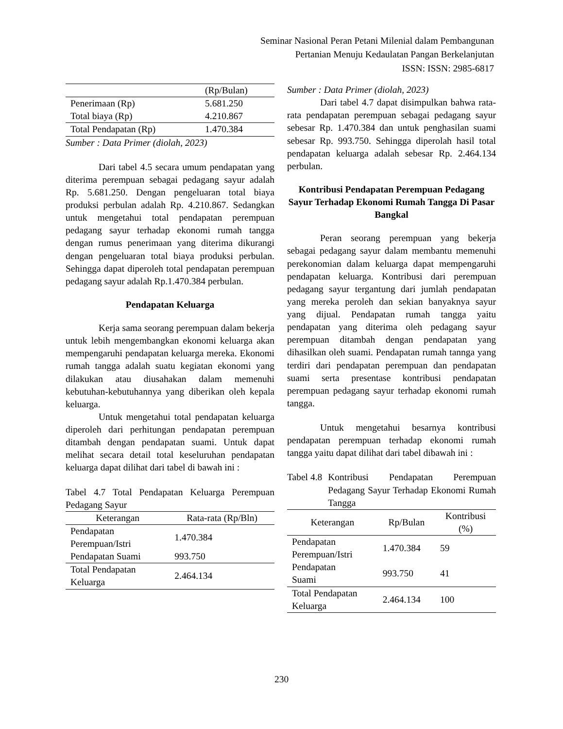Seminar Nasional Peran Petani Milenial dalam Pembangunan
Pertanian Menuju Kedaulatan Pangan Berkelanjutan
ISSN: ISSN: 2985-6817
| | (Rp/Bulan) |
| Penerimaan (Rp) | 5.681.250 |
| Total biaya (Rp) | 4.210.867 |
| Total Pendapatan (Rp) | 1.470.384 |
Sumber : Data Primer (diolah, 2023)
Dari tabel 4.5 secara umum pendapatan yang diterima perempuan sebagai pedagang sayur adalah Rp. 5.681.250. Dengan pengeluaran total biaya produksi perbulan adalah Rp. 4.210.867. Sedangkan untuk mengetahui total pendapatan perempuan pedagang sayur terhadap ekonomi rumah tangga dengan rumus penerimaan yang diterima dikurangi dengan pengeluaran total biaya produksi perbulan. Sehingga dapat diperoleh total pendapatan perempuan pedagang sayur adalah Rp.1.470.384 perbulan.
Pendapatan Keluarga
Kerja sama seorang perempuan dalam bekerja untuk lebih mengembangkan ekonomi keluarga akan mempengaruhi pendapatan keluarga mereka. Ekonomi rumah tangga adalah suatu kegiatan ekonomi yang dilakukan atau diusahakan dalam memenuhi kebutuhan-kebutuhannya yang diberikan oleh kepala keluarga.
Untuk mengetahui total pendapatan keluarga diperoleh dari perhitungan pendapatan perempuan ditambah dengan pendapatan suami. Untuk dapat melihat secara detail total keseluruhan pendapatan keluarga dapat dilihat dari tabel di bawah ini :
Tabel 4.7 Total Pendapatan Keluarga Perempuan Pedagang Sayur
| Keterangan | Rata-rata (Rp/Bln) |
| --- | --- |
| Pendapatan Perempuan/Istri | 1.470.384 |
| Pendapatan Suami | 993.750 |
| Total Pendapatan Keluarga | 2.464.134 |
Sumber : Data Primer (diolah, 2023)
Dari tabel 4.7 dapat disimpulkan bahwa rata-rata pendapatan perempuan sebagai pedagang sayur sebesar Rp. 1.470.384 dan untuk penghasilan suami sebesar Rp. 993.750. Sehingga diperolah hasil total pendapatan keluarga adalah sebesar Rp. 2.464.134 perbulan.
Kontribusi Pendapatan Perempuan Pedagang Sayur Terhadap Ekonomi Rumah Tangga Di Pasar Bangkal
Peran seorang perempuan yang bekerja sebagai pedagang sayur dalam membantu memenuhi perekonomian dalam keluarga dapat mempengaruhi pendapatan keluarga. Kontribusi dari perempuan pedagang sayur tergantung dari jumlah pendapatan yang mereka peroleh dan sekian banyaknya sayur yang dijual. Pendapatan rumah tangga yaitu pendapatan yang diterima oleh pedagang sayur perempuan ditambah dengan pendapatan yang dihasilkan oleh suami. Pendapatan rumah tannga yang terdiri dari pendapatan perempuan dan pendapatan suami serta presentase kontribusi pendapatan perempuan pedagang sayur terhadap ekonomi rumah tangga.
Untuk mengetahui besarnya kontribusi pendapatan perempuan terhadap ekonomi rumah tangga yaitu dapat dilihat dari tabel dibawah ini :
Tabel 4.8 Kontribusi Pendapatan Perempuan Pedagang Sayur Terhadap Ekonomi Rumah Tangga
| Keterangan | Rp/Bulan | Kontribusi (%) |
| --- | --- | --- |
| Pendapatan Perempuan/Istri | 1.470.384 | 59 |
| Pendapatan Suami | 993.750 | 41 |
| Total Pendapatan Keluarga | 2.464.134 | 100 |
230